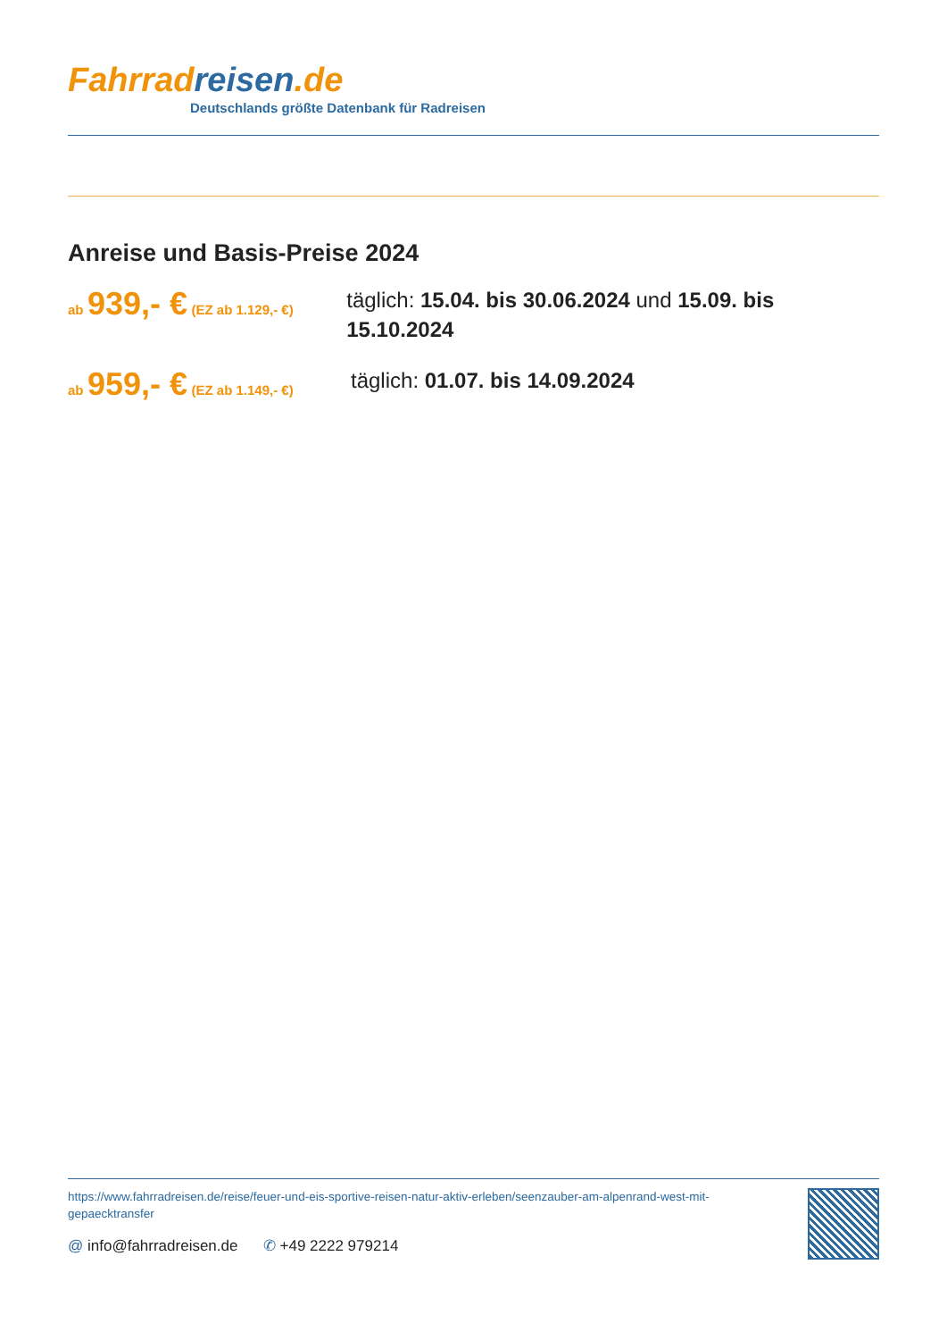Fahrrad reisen.de
Deutschlands größte Datenbank für Radreisen
Anreise und Basis-Preise 2024
ab 939,- € (EZ ab 1.129,- €)
täglich: 15.04. bis 30.06.2024 und 15.09. bis 15.10.2024
ab 959,- € (EZ ab 1.149,- €)
täglich: 01.07. bis 14.09.2024
https://www.fahrradreisen.de/reise/feuer-und-eis-sportive-reisen-natur-aktiv-erleben/seenzauber-am-alpenrand-west-mit-gepaecktransfer
@ info@fahrradreisen.de ✆ +49 2222 979214